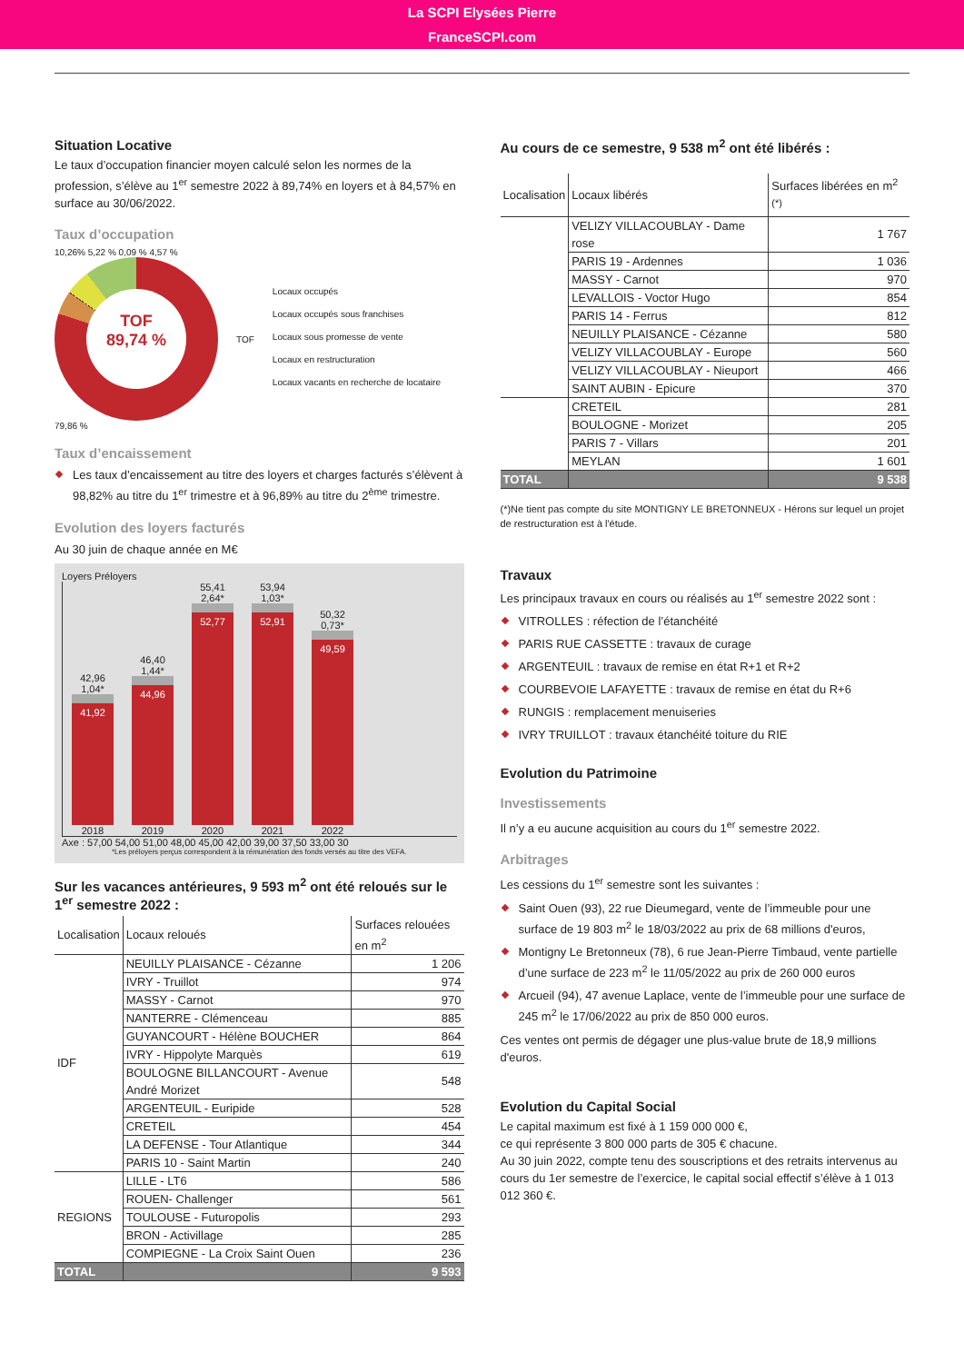La SCPI Elysées Pierre
FranceSCPI.com
Situation Locative
Le taux d’occupation financier moyen calculé selon les normes de la profession, s’élève au 1<sup>er</sup> semestre 2022 à 89,74% en loyers et à 84,57% en surface au 30/06/2022.
Taux d’occupation
10,26% 5,22 % 0,09 % 4,57 %
TOF
89,74 %
79,86 %
TOF
Locaux occupés
Locaux occupés sous franchises
Locaux sous promesse de vente
Locaux en restructuration
Locaux vacants en recherche de locataire
Taux d’encaissement
Les taux d’encaissement au titre des loyers et charges facturés s’élèvent à 98,82% au titre du 1<sup>er</sup> trimestre et à 96,89% au titre du 2<sup>ème</sup> trimestre.
Evolution des loyers facturés
Au 30 juin de chaque année en M€
Loyers Préloyers
42,96
1,04*
41,92
2018
46,40
1,44*
44,96
2019
55,41
2,64*
52,77
2020
53,94
1,03*
52,91
2021
50,32
0,73*
49,59
2022
Axe : 57,00 54,00 51,00 48,00 45,00 42,00 39,00 37,50 33,00 30
*Les préloyers perçus correspondent à la rémunération des fonds versés au titre des VEFA.
Sur les vacances antérieures, 9 593 m<sup>2</sup> ont été reloués sur le 1<sup>er</sup> semestre 2022 :
| Localisation | Locaux reloués | Surfaces relouées en m<sup>2</sup> |
| --- | --- | --- |
| IDF | NEUILLY PLAISANCE - Cézanne | 1 206 |
| | IVRY - Truillot | 974 |
| | MASSY - Carnot | 970 |
| | NANTERRE - Clémenceau | 885 |
| | GUYANCOURT - Hélène BOUCHER | 864 |
| | IVRY - Hippolyte Marquès | 619 |
| | BOULOGNE BILLANCOURT - Avenue André Morizet | 548 |
| | ARGENTEUIL - Euripide | 528 |
| | CRETEIL | 454 |
| | LA DEFENSE - Tour Atlantique | 344 |
| | PARIS 10 - Saint Martin | 240 |
| REGIONS | LILLE - LT6 | 586 |
| | ROUEN- Challenger | 561 |
| | TOULOUSE - Futuropolis | 293 |
| | BRON - Activillage | 285 |
| | COMPIEGNE - La Croix Saint Ouen | 236 |
| TOTAL | | 9 593 |
Au cours de ce semestre, 9 538 m<sup>2</sup> ont été libérés :
| Localisation | Locaux libérés | Surfaces libérées en m<sup>2</sup> <sup>(*)</sup> |
| --- | --- | --- |
| | VELIZY VILLACOUBLAY - Dame rose | 1 767 |
| | PARIS 19 - Ardennes | 1 036 |
| | MASSY - Carnot | 970 |
| | LEVALLOIS - Voctor Hugo | 854 |
| | PARIS 14 - Ferrus | 812 |
| | NEUILLY PLAISANCE - Cézanne | 580 |
| | VELIZY VILLACOUBLAY - Europe | 560 |
| | VELIZY VILLACOUBLAY - Nieuport | 466 |
| | SAINT AUBIN - Epicure | 370 |
| | CRETEIL | 281 |
| | BOULOGNE - Morizet | 205 |
| | PARIS 7 - Villars | 201 |
| | MEYLAN | 1 601 |
| TOTAL | | 9 538 |
(*)Ne tient pas compte du site MONTIGNY LE BRETONNEUX - Hérons sur lequel un projet de restructuration est à l'étude.
Travaux
Les principaux travaux en cours ou réalisés au 1<sup>er</sup> semestre 2022 sont :
VITROLLES : réfection de l’étanchéité
PARIS RUE CASSETTE : travaux de curage
ARGENTEUIL : travaux de remise en état R+1 et R+2
COURBEVOIE LAFAYETTE : travaux de remise en état du R+6
RUNGIS : remplacement menuiseries
IVRY TRUILLOT : travaux étanchéité toiture du RIE
Evolution du Patrimoine
Investissements
Il n’y a eu aucune acquisition au cours du 1<sup>er</sup> semestre 2022.
Arbitrages
Les cessions du 1<sup>er</sup> semestre sont les suivantes :
Saint Ouen (93), 22 rue Dieumegard, vente de l’immeuble pour une surface de 19 803 m<sup>2</sup> le 18/03/2022 au prix de 68 millions d'euros,
Montigny Le Bretonneux (78), 6 rue Jean-Pierre Timbaud, vente partielle d’une surface de 223 m<sup>2</sup> le 11/05/2022 au prix de 260 000 euros
Arcueil (94), 47 avenue Laplace, vente de l’immeuble pour une surface de 245 m<sup>2</sup> le 17/06/2022 au prix de 850 000 euros.
Ces ventes ont permis de dégager une plus-value brute de 18,9 millions d'euros.
Evolution du Capital Social
Le capital maximum est fixé à 1 159 000 000 €,
ce qui représente 3 800 000 parts de 305 € chacune.
Au 30 juin 2022, compte tenu des souscriptions et des retraits intervenus au cours du 1er semestre de l’exercice, le capital social effectif s’élève à 1 013 012 360 €.